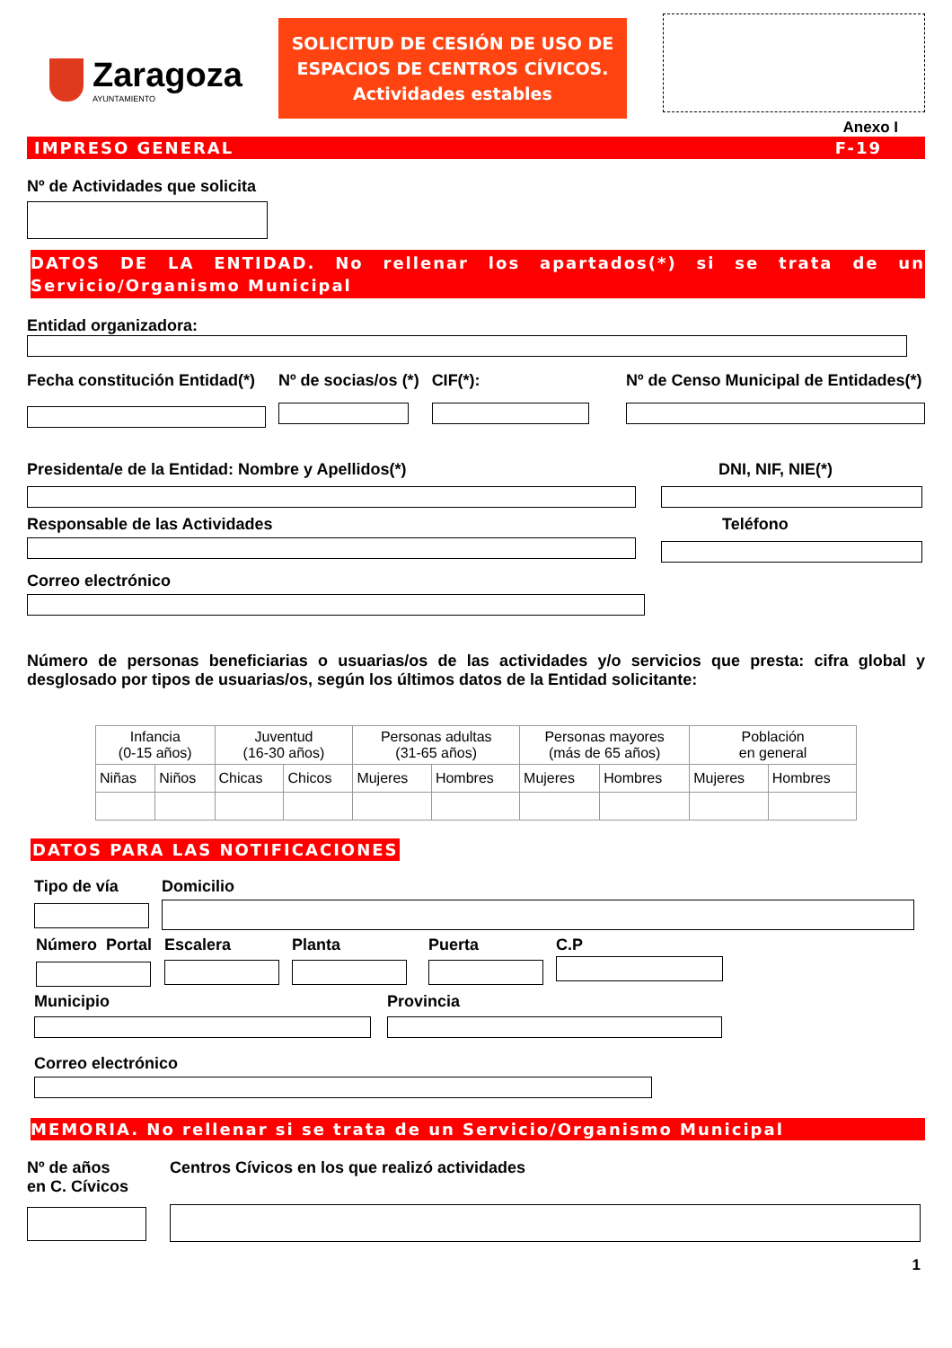Zaragoza
AYUNTAMIENTO
SOLICITUD DE CESIÓN DE USO DE ESPACIOS DE CENTROS CÍVICOS.
Actividades estables
Anexo I
IMPRESO GENERAL F-19
Nº de Actividades que solicita
DATOS DE LA ENTIDAD. No rellenar los apartados(*) si se trata de un Servicio/Organismo Municipal
Entidad organizadora:
Fecha constitución Entidad(*) Nº de socias/os (*) CIF(*): Nº de Censo Municipal de Entidades(*)
Presidenta/e de la Entidad: Nombre y Apellidos(*)
Responsable de las Actividades
Correo electrónico
DNI, NIF, NIE(*)
Teléfono
Número de personas beneficiarias o usuarias/os de las actividades y/o servicios que presta: cifra global y desglosado por tipos de usuarias/os, según los últimos datos de la Entidad solicitante:
| Infancia (0-15 años) | | Juventud (16-30 años) | | Personas adultas (31-65 años) | | Personas mayores (más de 65 años) | | Población en general | |
| Niñas | Niños | Chicas | Chicos | Mujeres | Hombres | Mujeres | Hombres | Mujeres | Hombres |
DATOS PARA LAS NOTIFICACIONES
Tipo de vía Domicilio
Número Portal Escalera Planta Puerta C.P
Municipio Provincia
Correo electrónico
MEMORIA. No rellenar si se trata de un Servicio/Organismo Municipal
Nº de años
en C. Cívicos
Centros Cívicos en los que realizó actividades
1